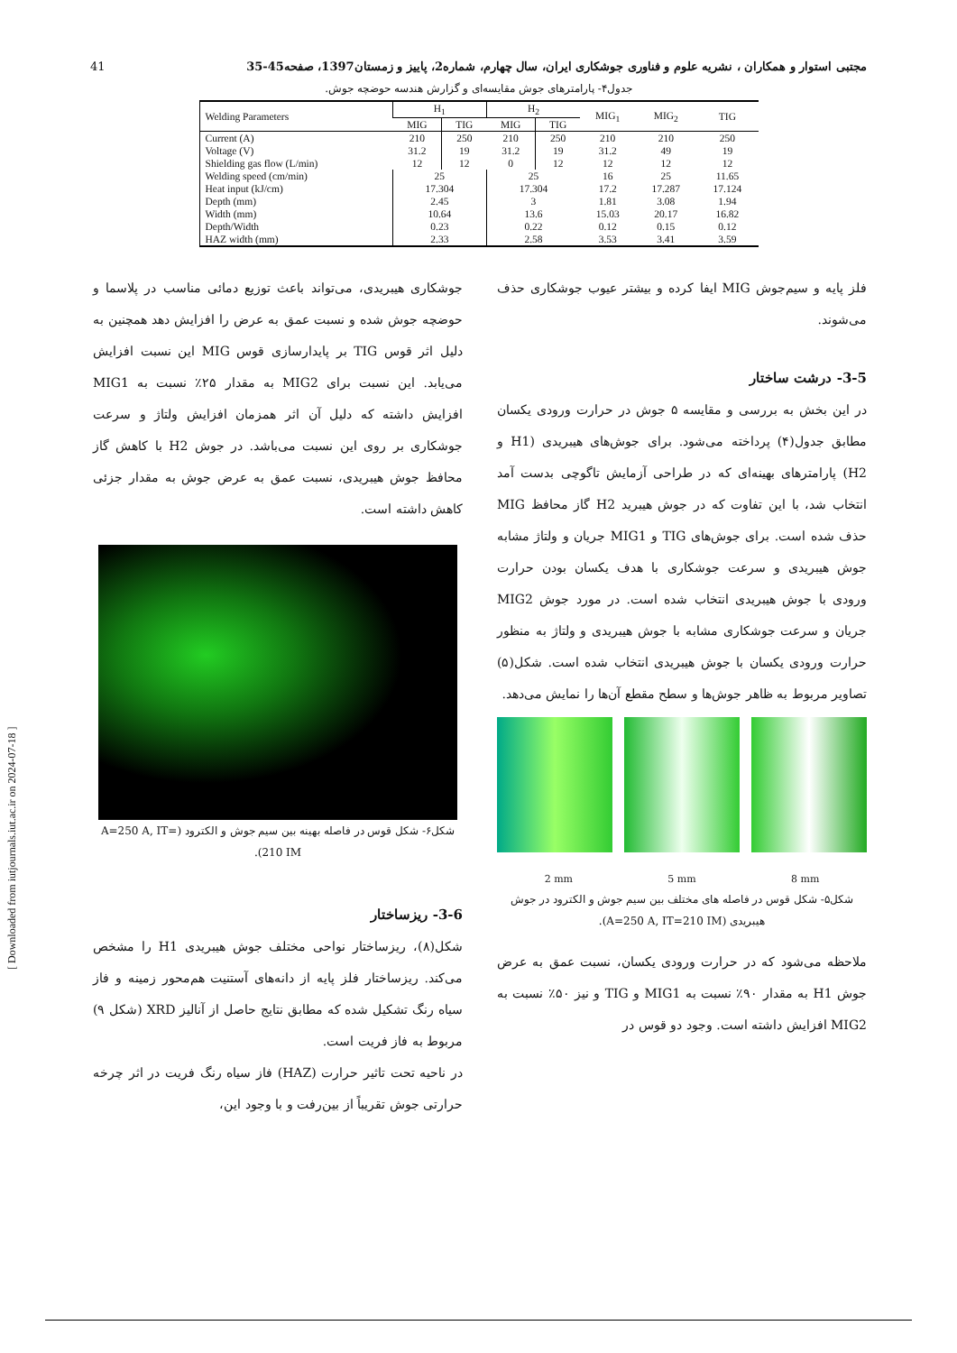41 مجتبی استوار و همکاران ، نشریه علوم و فناوری جوشکاری ایران، سال چهارم، شماره2، پاییز و زمستان1397، صفحه45-35
جدول۴- پارامترهای جوش مقایسه‌ای و گزارش هندسه حوضچه جوش.
| Welding Parameters | H<sub>1</sub> | | H<sub>2</sub> | | MIG<sub>1</sub> | MIG<sub>2</sub> | TIG |
| --- | --- | --- | --- | --- | --- | --- | --- |
| | MIG | TIG | MIG | TIG | | | |
| Current (A) | 210 | 250 | 210 | 250 | 210 | 210 | 250 |
| Voltage (V) | 31.2 | 19 | 31.2 | 19 | 31.2 | 49 | 19 |
| Shielding gas flow (L/min) | 12 | 12 | 0 | 12 | 12 | 12 | 12 |
| Welding speed (cm/min) | 25 | | 25 | | 16 | 25 | 11.65 |
| Heat input (kJ/cm) | 17.304 | | 17.304 | | 17.2 | 17.287 | 17.124 |
| Depth (mm) | 2.45 | | 3 | | 1.81 | 3.08 | 1.94 |
| Width (mm) | 10.64 | | 13.6 | | 15.03 | 20.17 | 16.82 |
| Depth/Width | 0.23 | | 0.22 | | 0.12 | 0.15 | 0.12 |
| HAZ width (mm) | 2.33 | | 2.58 | | 3.53 | 3.41 | 3.59 |
فلز پایه و سیم‌جوش MIG ایفا کرده و بیشتر عیوب جوشکاری حذف می‌شوند.
3-5- درشت ساختار
در این بخش به بررسی و مقایسه ۵ جوش در حرارت ورودی یکسان مطابق جدول(۴) پرداخته می‌شود. برای جوش‌های هیبریدی (H1 و H2) پارامترهای بهینه‌ای که در طراحی آزمایش تاگوچی بدست آمد انتخاب شد، با این تفاوت که در جوش هیبرید H2 گاز محافظ MIG حذف شده است. برای جوش‌های TIG و MIG1 جریان و ولتاژ مشابه جوش هیبریدی و سرعت جوشکاری با هدف یکسان بودن حرارت ورودی با جوش هیبریدی انتخاب شده است. در مورد جوش MIG2 جریان و سرعت جوشکاری مشابه با جوش هیبریدی و ولتاژ به منظور حرارت ورودی یکسان با جوش هیبریدی انتخاب شده است. شکل(۵) تصاویر مربوط به ظاهر جوش‌ها و سطح مقطع آن‌ها را نمایش می‌دهد.
2 mm 5 mm 8 mm
شکل۵- شکل قوس در فاصله های مختلف بین سیم جوش و الکترود در جوش هیبریدی (A=250 A, IT=210 IM).
ملاحظه می‌شود که در حرارت ورودی یکسان، نسبت عمق به عرض جوش H1 به مقدار ۹۰٪ نسبت به MIG1 و TIG و نیز ۵۰٪ نسبت به MIG2 افزایش داشته است. وجود دو قوس در
جوشکاری هیبریدی، می‌تواند باعث توزیع دمائی مناسب در پلاسما و حوضچه جوش شده و نسبت عمق به عرض را افزایش دهد همچنین به دلیل اثر قوس TIG بر پایدارسازی قوس MIG این نسبت افزایش می‌یابد. این نسبت برای MIG2 به مقدار ۲۵٪ نسبت به MIG1 افزایش داشته که دلیل آن اثر همزمان افزایش ولتاژ و سرعت جوشکاری بر روی این نسبت می‌باشد. در جوش H2 با کاهش گاز محافظ جوش هیبریدی، نسبت عمق به عرض جوش به مقدار جزئی کاهش داشته است.
شکل۶- شکل قوس در فاصله بهینه بین سیم جوش و الکترود (A=250 A, IT= 210 IM).
3-6- ریزساختار
شکل(۸)، ریزساختار نواحی مختلف جوش هیبریدی H1 را مشخص می‌کند. ریزساختار فلز پایه از دانه‌های آستنیت هم‌محور زمینه و فاز سیاه رنگ تشکیل شده که مطابق نتایج حاصل از آنالیز XRD (شکل ۹) مربوط به فاز فریت است.
در ناحیه تحت تاثیر حرارت (HAZ) فاز سیاه رنگ فریت در اثر چرخه حرارتی جوش تقریباً از بین‌رفت و با وجود این،
[ Downloaded from iutjournals.iut.ac.ir on 2024-07-18 ]